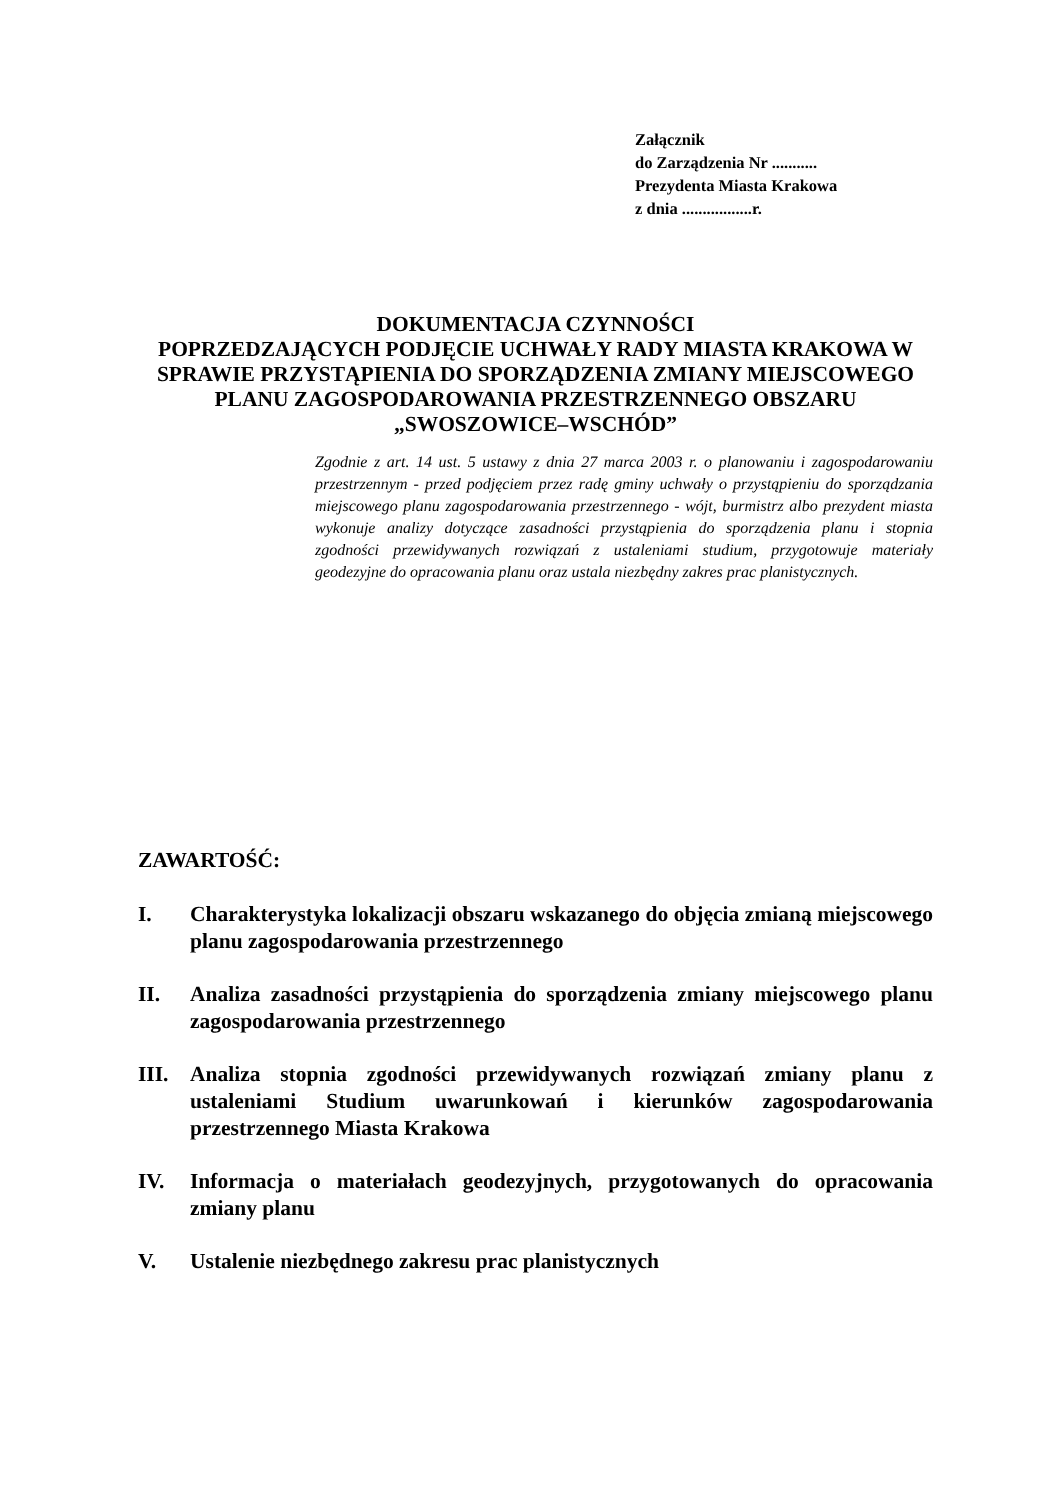Załącznik
do Zarządzenia Nr ...........
Prezydenta Miasta Krakowa
z dnia .................r.
DOKUMENTACJA CZYNNOŚCI
POPRZEDZAJĄCYCH PODJĘCIE UCHWAŁY RADY MIASTA KRAKOWA W SPRAWIE PRZYSTĄPIENIA DO SPORZĄDZENIA ZMIANY MIEJSCOWEGO PLANU ZAGOSPODAROWANIA PRZESTRZENNEGO OBSZARU „SWOSZOWICE–WSCHÓD”
Zgodnie z art. 14 ust. 5 ustawy z dnia 27 marca 2003 r. o planowaniu i zagospodarowaniu przestrzennym - przed podjęciem przez radę gminy uchwały o przystąpieniu do sporządzania miejscowego planu zagospodarowania przestrzennego - wójt, burmistrz albo prezydent miasta wykonuje analizy dotyczące zasadności przystąpienia do sporządzenia planu i stopnia zgodności przewidywanych rozwiązań z ustaleniami studium, przygotowuje materiały geodezyjne do opracowania planu oraz ustala niezbędny zakres prac planistycznych.
ZAWARTOŚĆ:
I. Charakterystyka lokalizacji obszaru wskazanego do objęcia zmianą miejscowego planu zagospodarowania przestrzennego
II. Analiza zasadności przystąpienia do sporządzenia zmiany miejscowego planu zagospodarowania przestrzennego
III. Analiza stopnia zgodności przewidywanych rozwiązań zmiany planu z ustaleniami Studium uwarunkowań i kierunków zagospodarowania przestrzennego Miasta Krakowa
IV. Informacja o materiałach geodezyjnych, przygotowanych do opracowania zmiany planu
V. Ustalenie niezbędnego zakresu prac planistycznych